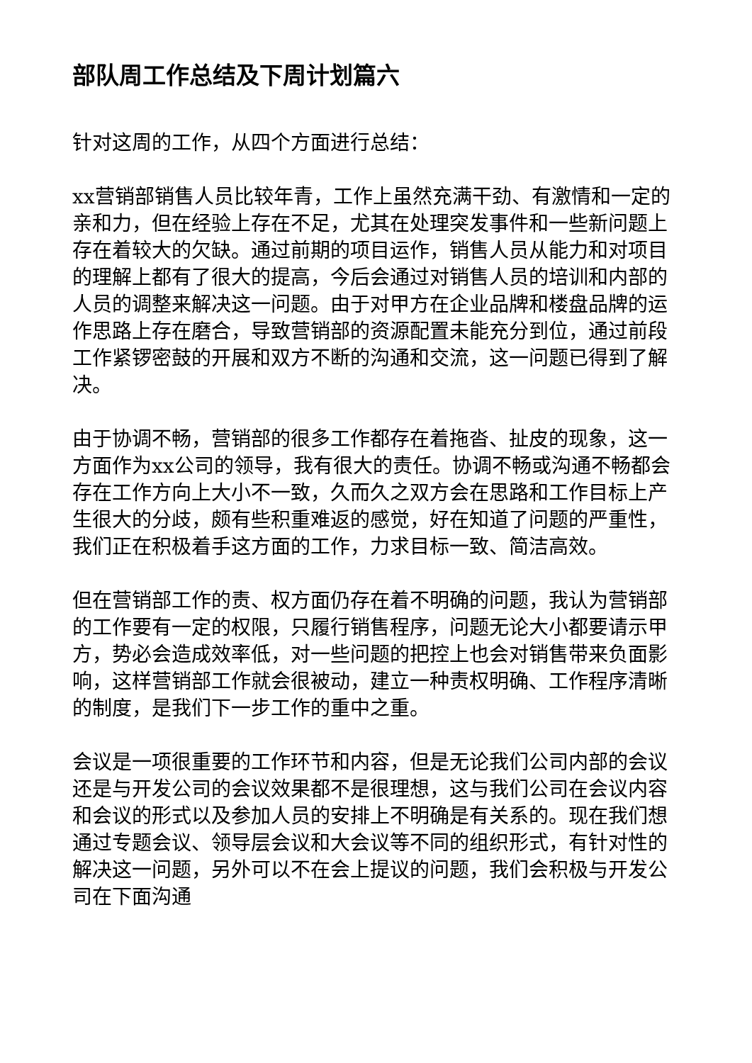部队周工作总结及下周计划篇六
针对这周的工作，从四个方面进行总结：
xx营销部销售人员比较年青，工作上虽然充满干劲、有激情和一定的亲和力，但在经验上存在不足，尤其在处理突发事件和一些新问题上存在着较大的欠缺。通过前期的项目运作，销售人员从能力和对项目的理解上都有了很大的提高，今后会通过对销售人员的培训和内部的人员的调整来解决这一问题。由于对甲方在企业品牌和楼盘品牌的运作思路上存在磨合，导致营销部的资源配置未能充分到位，通过前段工作紧锣密鼓的开展和双方不断的沟通和交流，这一问题已得到了解决。
由于协调不畅，营销部的很多工作都存在着拖沓、扯皮的现象，这一方面作为xx公司的领导，我有很大的责任。协调不畅或沟通不畅都会存在工作方向上大小不一致，久而久之双方会在思路和工作目标上产生很大的分歧，颇有些积重难返的感觉，好在知道了问题的严重性，我们正在积极着手这方面的工作，力求目标一致、简洁高效。
但在营销部工作的责、权方面仍存在着不明确的问题，我认为营销部的工作要有一定的权限，只履行销售程序，问题无论大小都要请示甲方，势必会造成效率低，对一些问题的把控上也会对销售带来负面影响，这样营销部工作就会很被动，建立一种责权明确、工作程序清晰的制度，是我们下一步工作的重中之重。
会议是一项很重要的工作环节和内容，但是无论我们公司内部的会议还是与开发公司的会议效果都不是很理想，这与我们公司在会议内容和会议的形式以及参加人员的安排上不明确是有关系的。现在我们想通过专题会议、领导层会议和大会议等不同的组织形式，有针对性的解决这一问题，另外可以不在会上提议的问题，我们会积极与开发公司在下面沟通